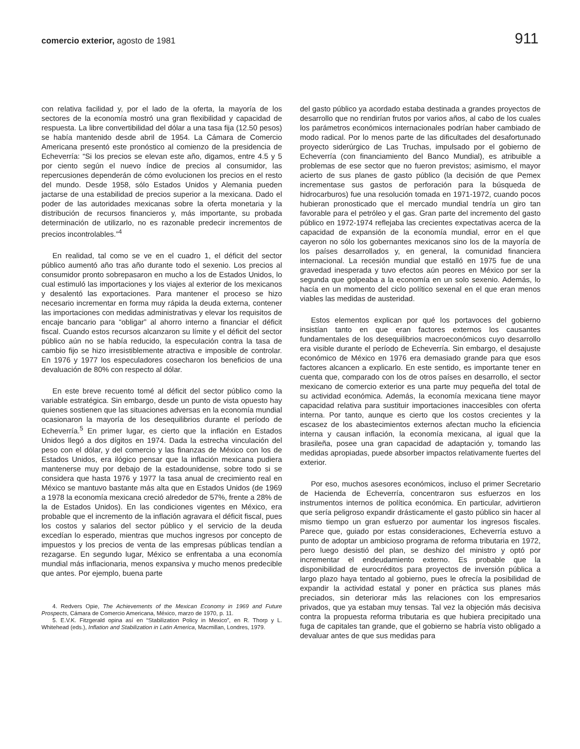comercio exterior, agosto de 1981 911
con relativa facilidad y, por el lado de la oferta, la mayoría de los sectores de la economía mostró una gran flexibilidad y capacidad de respuesta. La libre convertibilidad del dólar a una tasa fija (12.50 pesos) se había mantenido desde abril de 1954. La Cámara de Comercio Americana presentó este pronóstico al comienzo de la presidencia de Echeverría: “Si los precios se elevan este año, digamos, entre 4.5 y 5 por ciento según el nuevo índice de precios al consumidor, las repercusiones dependerán de cómo evolucionen los precios en el resto del mundo. Desde 1958, sólo Estados Unidos y Alemania pueden jactarse de una estabilidad de precios superior a la mexicana. Dado el poder de las autoridades mexicanas sobre la oferta monetaria y la distribución de recursos financieros y, más importante, su probada determinación de utilizarlo, no es razonable predecir incrementos de precios incontrolables.”<sup>4</sup>
En realidad, tal como se ve en el cuadro 1, el déficit del sector público aumentó año tras año durante todo el sexenio. Los precios al consumidor pronto sobrepasaron en mucho a los de Estados Unidos, lo cual estimuló las importaciones y los viajes al exterior de los mexicanos y desalentó las exportaciones. Para mantener el proceso se hizo necesario incrementar en forma muy rápida la deuda externa, contener las importaciones con medidas administrativas y elevar los requisitos de encaje bancario para “obligar” al ahorro interno a financiar el déficit fiscal. Cuando estos recursos alcanzaron su límite y el déficit del sector público aún no se había reducido, la especulación contra la tasa de cambio fijo se hizo irresistiblemente atractiva e imposible de controlar. En 1976 y 1977 los especuladores cosecharon los beneficios de una devaluación de 80% con respecto al dólar.
En este breve recuento tomé al déficit del sector público como la variable estratégica. Sin embargo, desde un punto de vista opuesto hay quienes sostienen que las situaciones adversas en la economía mundial ocasionaron la mayoría de los desequilibrios durante el período de Echeverría.<sup>5</sup> En primer lugar, es cierto que la inflación en Estados Unidos llegó a dos dígitos en 1974. Dada la estrecha vinculación del peso con el dólar, y del comercio y las finanzas de México con los de Estados Unidos, era ilógico pensar que la inflación mexicana pudiera mantenerse muy por debajo de la estadounidense, sobre todo si se considera que hasta 1976 y 1977 la tasa anual de crecimiento real en México se mantuvo bastante más alta que en Estados Unidos (de 1969 a 1978 la economía mexicana creció alrededor de 57%, frente a 28% de la de Estados Unidos). En las condiciones vigentes en México, era probable que el incremento de la inflación agravara el déficit fiscal, pues los costos y salarios del sector público y el servicio de la deuda excedían lo esperado, mientras que muchos ingresos por concepto de impuestos y los precios de venta de las empresas públicas tendían a rezagarse. En segundo lugar, México se enfrentaba a una economía mundial más inflacionaria, menos expansiva y mucho menos predecible que antes. Por ejemplo, buena parte
4. Redvers Opie, The Achievements of the Mexican Economy in 1969 and Future Prospects, Cámara de Comercio Americana, México, marzo de 1970, p. 11.
5. E.V.K. Fitzgerald opina así en “Stabilization Policy in Mexico”, en R. Thorp y L. Whitehead (eds.), Inflation and Stabilization in Latin America, Macmillan, Londres, 1979.
del gasto público ya acordado estaba destinada a grandes proyectos de desarrollo que no rendirían frutos por varios años, al cabo de los cuales los parámetros económicos internacionales podrían haber cambiado de modo radical. Por lo menos parte de las dificultades del desafortunado proyecto siderúrgico de Las Truchas, impulsado por el gobierno de Echeverría (con financiamiento del Banco Mundial), es atribuible a problemas de ese sector que no fueron previstos; asimismo, el mayor acierto de sus planes de gasto público (la decisión de que Pemex incrementase sus gastos de perforación para la búsqueda de hidrocarburos) fue una resolución tomada en 1971-1972, cuando pocos hubieran pronosticado que el mercado mundial tendría un giro tan favorable para el petróleo y el gas. Gran parte del incremento del gasto público en 1972-1974 reflejaba las crecientes expectativas acerca de la capacidad de expansión de la economía mundial, error en el que cayeron no sólo los gobernantes mexicanos sino los de la mayoría de los países desarrollados y, en general, la comunidad financiera internacional. La recesión mundial que estalló en 1975 fue de una gravedad inesperada y tuvo efectos aún peores en México por ser la segunda que golpeaba a la economía en un solo sexenio. Además, lo hacía en un momento del ciclo político sexenal en el que eran menos viables las medidas de austeridad.
Estos elementos explican por qué los portavoces del gobierno insistían tanto en que eran factores externos los causantes fundamentales de los desequilibrios macroeconómicos cuyo desarrollo era visible durante el período de Echeverría. Sin embargo, el desajuste económico de México en 1976 era demasiado grande para que esos factores alcancen a explicarlo. En este sentido, es importante tener en cuenta que, comparado con los de otros países en desarrollo, el sector mexicano de comercio exterior es una parte muy pequeña del total de su actividad económica. Además, la economía mexicana tiene mayor capacidad relativa para sustituir importaciones inaccesibles con oferta interna. Por tanto, aunque es cierto que los costos crecientes y la escasez de los abastecimientos externos afectan mucho la eficiencia interna y causan inflación, la economía mexicana, al igual que la brasileña, posee una gran capacidad de adaptación y, tomando las medidas apropiadas, puede absorber impactos relativamente fuertes del exterior.
Por eso, muchos asesores económicos, incluso el primer Secretario de Hacienda de Echeverría, concentraron sus esfuerzos en los instrumentos internos de política económica. En particular, advirtieron que sería peligroso expandir drásticamente el gasto público sin hacer al mismo tiempo un gran esfuerzo por aumentar los ingresos fiscales. Parece que, guiado por estas consideraciones, Echeverría estuvo a punto de adoptar un ambicioso programa de reforma tributaria en 1972, pero luego desistió del plan, se deshizo del ministro y optó por incrementar el endeudamiento externo. Es probable que la disponibilidad de eurocréditos para proyectos de inversión pública a largo plazo haya tentado al gobierno, pues le ofrecía la posibilidad de expandir la actividad estatal y poner en práctica sus planes más preciados, sin deteriorar más las relaciones con los empresarios privados, que ya estaban muy tensas. Tal vez la objeción más decisiva contra la propuesta reforma tributaria es que hubiera precipitado una fuga de capitales tan grande, que el gobierno se habría visto obligado a devaluar antes de que sus medidas para